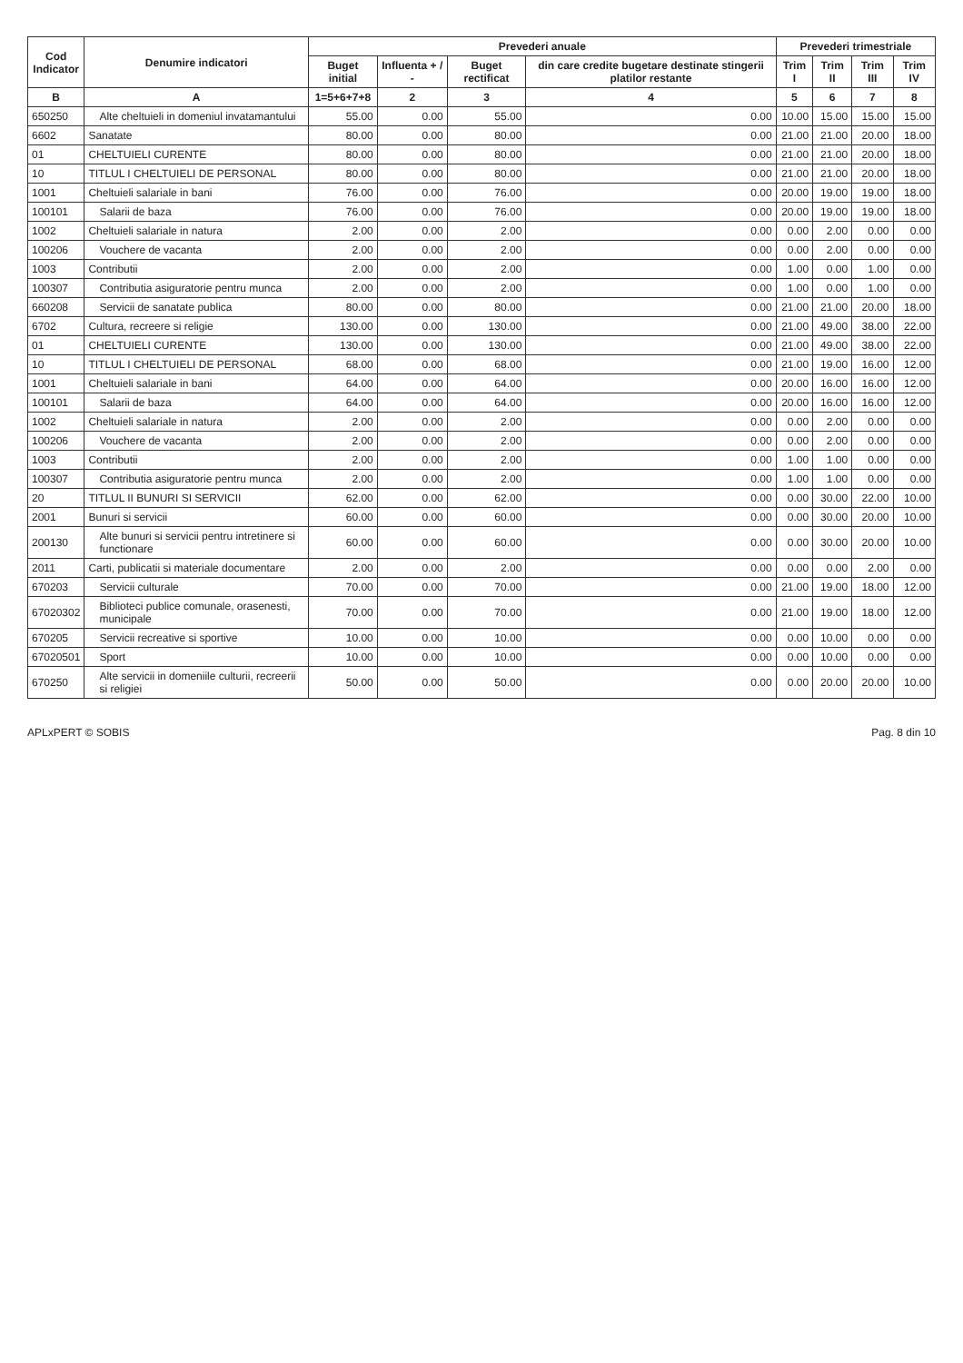| Cod Indicator | Denumire indicatori | Prevederi anuale | | | | Prevederi trimestriale | | | |
| --- | --- | --- | --- | --- | --- | --- | --- | --- | --- |
| | | Buget initial | Influenta + / - | Buget rectificat | din care credite bugetare destinate stingerii platilor restante | Trim I | Trim II | Trim III | Trim IV |
| B | A | 1=5+6+7+8 | 2 | 3 | 4 | 5 | 6 | 7 | 8 |
| 650250 | Alte cheltuieli in domeniul invatamantului | 55.00 | 0.00 | 55.00 | 0.00 | 10.00 | 15.00 | 15.00 | 15.00 |
| 6602 | Sanatate | 80.00 | 0.00 | 80.00 | 0.00 | 21.00 | 21.00 | 20.00 | 18.00 |
| 01 | CHELTUIELI CURENTE | 80.00 | 0.00 | 80.00 | 0.00 | 21.00 | 21.00 | 20.00 | 18.00 |
| 10 | TITLUL I CHELTUIELI DE PERSONAL | 80.00 | 0.00 | 80.00 | 0.00 | 21.00 | 21.00 | 20.00 | 18.00 |
| 1001 | Cheltuieli salariale in bani | 76.00 | 0.00 | 76.00 | 0.00 | 20.00 | 19.00 | 19.00 | 18.00 |
| 100101 | Salarii de baza | 76.00 | 0.00 | 76.00 | 0.00 | 20.00 | 19.00 | 19.00 | 18.00 |
| 1002 | Cheltuieli salariale in natura | 2.00 | 0.00 | 2.00 | 0.00 | 0.00 | 2.00 | 0.00 | 0.00 |
| 100206 | Vouchere de vacanta | 2.00 | 0.00 | 2.00 | 0.00 | 0.00 | 2.00 | 0.00 | 0.00 |
| 1003 | Contributii | 2.00 | 0.00 | 2.00 | 0.00 | 1.00 | 0.00 | 1.00 | 0.00 |
| 100307 | Contributia asiguratorie pentru munca | 2.00 | 0.00 | 2.00 | 0.00 | 1.00 | 0.00 | 1.00 | 0.00 |
| 660208 | Servicii de sanatate publica | 80.00 | 0.00 | 80.00 | 0.00 | 21.00 | 21.00 | 20.00 | 18.00 |
| 6702 | Cultura, recreere si religie | 130.00 | 0.00 | 130.00 | 0.00 | 21.00 | 49.00 | 38.00 | 22.00 |
| 01 | CHELTUIELI CURENTE | 130.00 | 0.00 | 130.00 | 0.00 | 21.00 | 49.00 | 38.00 | 22.00 |
| 10 | TITLUL I CHELTUIELI DE PERSONAL | 68.00 | 0.00 | 68.00 | 0.00 | 21.00 | 19.00 | 16.00 | 12.00 |
| 1001 | Cheltuieli salariale in bani | 64.00 | 0.00 | 64.00 | 0.00 | 20.00 | 16.00 | 16.00 | 12.00 |
| 100101 | Salarii de baza | 64.00 | 0.00 | 64.00 | 0.00 | 20.00 | 16.00 | 16.00 | 12.00 |
| 1002 | Cheltuieli salariale in natura | 2.00 | 0.00 | 2.00 | 0.00 | 0.00 | 2.00 | 0.00 | 0.00 |
| 100206 | Vouchere de vacanta | 2.00 | 0.00 | 2.00 | 0.00 | 0.00 | 2.00 | 0.00 | 0.00 |
| 1003 | Contributii | 2.00 | 0.00 | 2.00 | 0.00 | 1.00 | 1.00 | 0.00 | 0.00 |
| 100307 | Contributia asiguratorie pentru munca | 2.00 | 0.00 | 2.00 | 0.00 | 1.00 | 1.00 | 0.00 | 0.00 |
| 20 | TITLUL II BUNURI SI SERVICII | 62.00 | 0.00 | 62.00 | 0.00 | 0.00 | 30.00 | 22.00 | 10.00 |
| 2001 | Bunuri si servicii | 60.00 | 0.00 | 60.00 | 0.00 | 0.00 | 30.00 | 20.00 | 10.00 |
| 200130 | Alte bunuri si servicii pentru intretinere si functionare | 60.00 | 0.00 | 60.00 | 0.00 | 0.00 | 30.00 | 20.00 | 10.00 |
| 2011 | Carti, publicatii si materiale documentare | 2.00 | 0.00 | 2.00 | 0.00 | 0.00 | 0.00 | 2.00 | 0.00 |
| 670203 | Servicii culturale | 70.00 | 0.00 | 70.00 | 0.00 | 21.00 | 19.00 | 18.00 | 12.00 |
| 67020302 | Biblioteci publice comunale, orasenesti, municipale | 70.00 | 0.00 | 70.00 | 0.00 | 21.00 | 19.00 | 18.00 | 12.00 |
| 670205 | Servicii recreative si sportive | 10.00 | 0.00 | 10.00 | 0.00 | 0.00 | 10.00 | 0.00 | 0.00 |
| 67020501 | Sport | 10.00 | 0.00 | 10.00 | 0.00 | 0.00 | 10.00 | 0.00 | 0.00 |
| 670250 | Alte servicii in domeniile culturii, recreerii si religiei | 50.00 | 0.00 | 50.00 | 0.00 | 0.00 | 20.00 | 20.00 | 10.00 |
APLxPERT © SOBIS Pag. 8 din 10